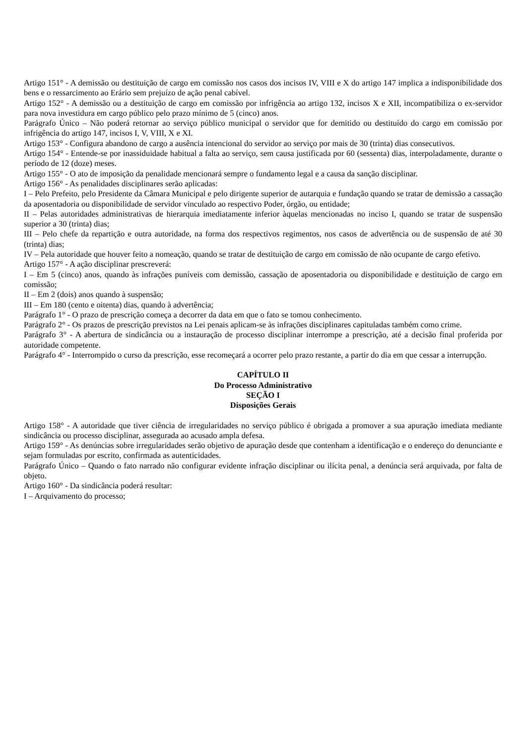Artigo 151° - A demissão ou destituição de cargo em comissão nos casos dos incisos IV, VIII e X do artigo 147 implica a indisponibilidade dos bens e o ressarcimento ao Erário sem prejuízo de ação penal cabível.
Artigo 152° - A demissão ou a destituição de cargo em comissão por infrigência ao artigo 132, incisos X e XII, incompatibiliza o ex-servidor para nova investidura em cargo público pelo prazo mínimo de 5 (cinco) anos.
Parágrafo Único – Não poderá retornar ao serviço público municipal o servidor que for demitido ou destituído do cargo em comissão por infrigência do artigo 147, incisos I, V, VIII, X e XI.
Artigo 153° - Configura abandono de cargo a ausência intencional do servidor ao serviço por mais de 30 (trinta) dias consecutivos.
Artigo 154° - Entende-se por inassiduidade habitual a falta ao serviço, sem causa justificada por 60 (sessenta) dias, interpoladamente, durante o período de 12 (doze) meses.
Artigo 155° - O ato de imposição da penalidade mencionará sempre o fundamento legal e a causa da sanção disciplinar.
Artigo 156° - As penalidades disciplinares serão aplicadas:
I – Pelo Prefeito, pelo Presidente da Câmara Municipal e pelo dirigente superior de autarquia e fundação quando se tratar de demissão a cassação da aposentadoria ou disponibilidade de servidor vinculado ao respectivo Poder, órgão, ou entidade;
II – Pelas autoridades administrativas de hierarquia imediatamente inferior àquelas mencionadas no inciso I, quando se tratar de suspensão superior a 30 (trinta) dias;
III – Pelo chefe da repartição e outra autoridade, na forma dos respectivos regimentos, nos casos de advertência ou de suspensão de até 30 (trinta) dias;
IV – Pela autoridade que houver feito a nomeação, quando se tratar de destituição de cargo em comissão de não ocupante de cargo efetivo.
Artigo 157° - A ação disciplinar prescreverá:
I – Em 5 (cinco) anos, quando às infrações puníveis com demissão, cassação de aposentadoria ou disponibilidade e destituição de cargo em comissão;
II – Em 2 (dois) anos quando à suspensão;
III – Em 180 (cento e oitenta) dias, quando à advertência;
Parágrafo 1° - O prazo de prescrição começa a decorrer da data em que o fato se tomou conhecimento.
Parágrafo 2° - Os prazos de prescrição previstos na Lei penais aplicam-se às infrações disciplinares capituladas também como crime.
Parágrafo 3° - A abertura de sindicância ou a instauração de processo disciplinar interrompe a prescrição, até a decisão final proferida por autoridade competente.
Parágrafo 4° - Interrompido o curso da prescrição, esse recomeçará a ocorrer pelo prazo restante, a partir do dia em que cessar a interrupção.
CAPÍTULO II
Do Processo Administrativo
SEÇÃO I
Disposições Gerais
Artigo 158° - A autoridade que tiver ciência de irregularidades no serviço público é obrigada a promover a sua apuração imediata mediante sindicância ou processo disciplinar, assegurada ao acusado ampla defesa.
Artigo 159° - As denúncias sobre irregularidades serão objetivo de apuração desde que contenham a identificação e o endereço do denunciante e sejam formuladas por escrito, confirmada as autenticidades.
Parágrafo Único – Quando o fato narrado não configurar evidente infração disciplinar ou ilícita penal, a denúncia será arquivada, por falta de objeto.
Artigo 160° - Da sindicância poderá resultar:
I – Arquivamento do processo;